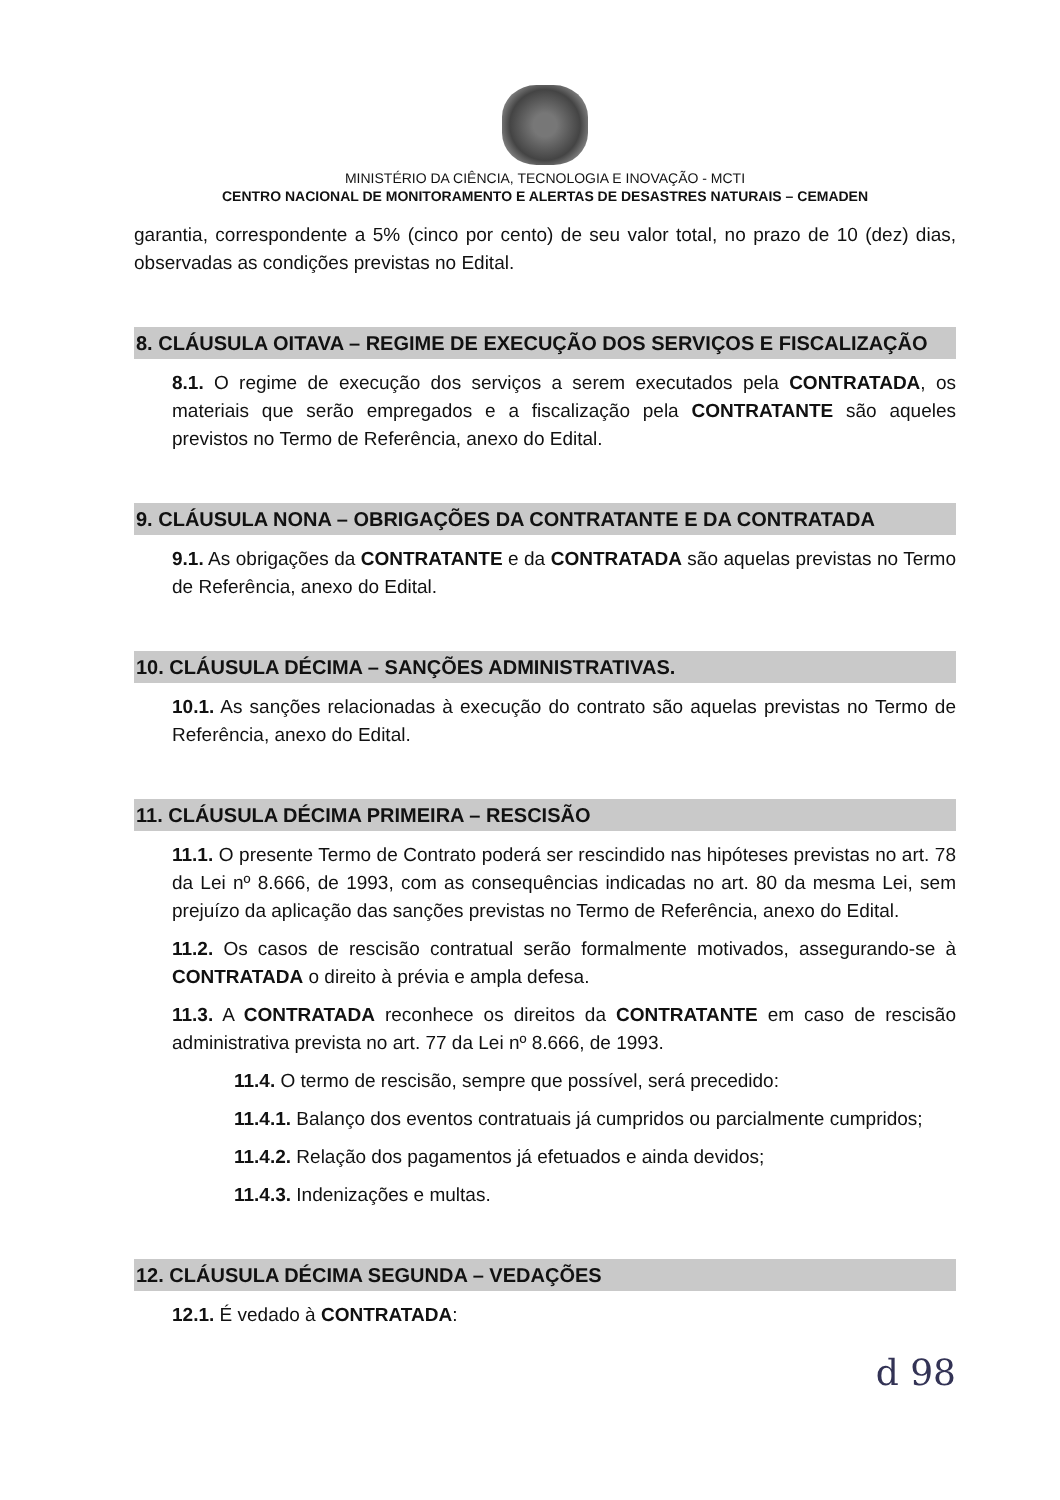MINISTÉRIO DA CIÊNCIA, TECNOLOGIA E INOVAÇÃO - MCTI
CENTRO NACIONAL DE MONITORAMENTO E ALERTAS DE DESASTRES NATURAIS – CEMADEN
garantia, correspondente a 5% (cinco por cento) de seu valor total, no prazo de 10 (dez) dias, observadas as condições previstas no Edital.
8. CLÁUSULA OITAVA – REGIME DE EXECUÇÃO DOS SERVIÇOS E FISCALIZAÇÃO
8.1. O regime de execução dos serviços a serem executados pela CONTRATADA, os materiais que serão empregados e a fiscalização pela CONTRATANTE são aqueles previstos no Termo de Referência, anexo do Edital.
9. CLÁUSULA NONA – OBRIGAÇÕES DA CONTRATANTE E DA CONTRATADA
9.1. As obrigações da CONTRATANTE e da CONTRATADA são aquelas previstas no Termo de Referência, anexo do Edital.
10. CLÁUSULA DÉCIMA – SANÇÕES ADMINISTRATIVAS.
10.1. As sanções relacionadas à execução do contrato são aquelas previstas no Termo de Referência, anexo do Edital.
11. CLÁUSULA DÉCIMA PRIMEIRA – RESCISÃO
11.1. O presente Termo de Contrato poderá ser rescindido nas hipóteses previstas no art. 78 da Lei nº 8.666, de 1993, com as consequências indicadas no art. 80 da mesma Lei, sem prejuízo da aplicação das sanções previstas no Termo de Referência, anexo do Edital.
11.2. Os casos de rescisão contratual serão formalmente motivados, assegurando-se à CONTRATADA o direito à prévia e ampla defesa.
11.3. A CONTRATADA reconhece os direitos da CONTRATANTE em caso de rescisão administrativa prevista no art. 77 da Lei nº 8.666, de 1993.
11.4. O termo de rescisão, sempre que possível, será precedido:
11.4.1. Balanço dos eventos contratuais já cumpridos ou parcialmente cumpridos;
11.4.2. Relação dos pagamentos já efetuados e ainda devidos;
11.4.3. Indenizações e multas.
12. CLÁUSULA DÉCIMA SEGUNDA – VEDAÇÕES
12.1. É vedado à CONTRATADA:
d 98